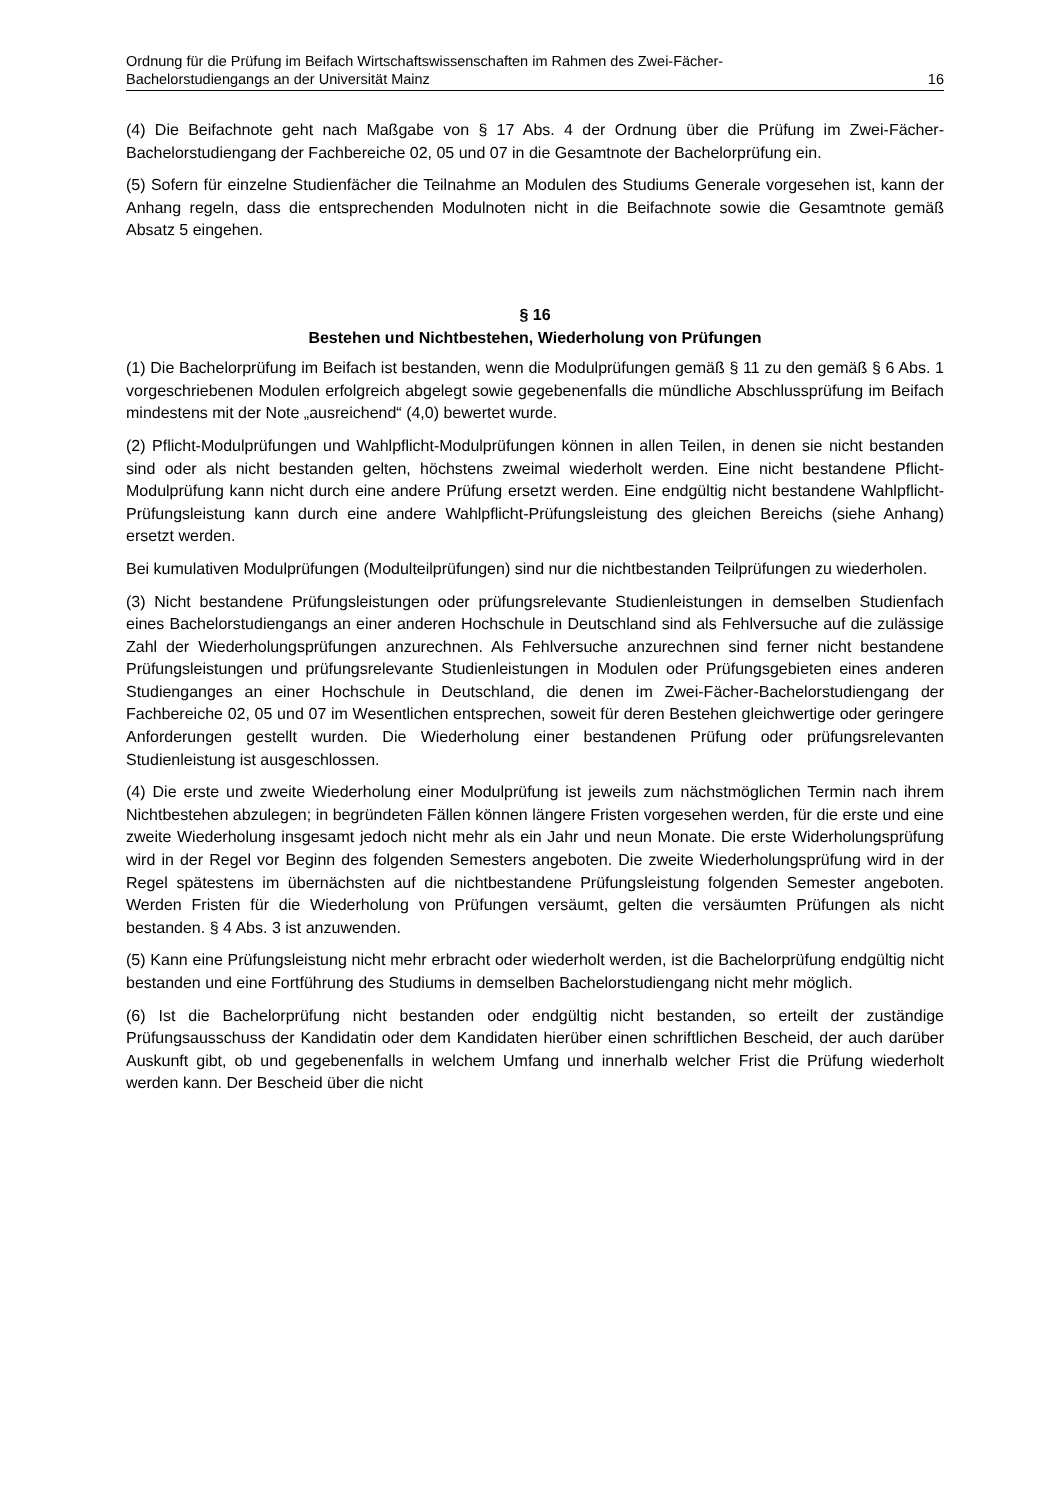Ordnung für die Prüfung im Beifach Wirtschaftswissenschaften im Rahmen des Zwei-Fächer-
Bachelorstudiengangs an der Universität Mainz 16
(4) Die Beifachnote geht nach Maßgabe von § 17 Abs. 4 der Ordnung über die Prüfung im Zwei-Fächer-Bachelorstudiengang der Fachbereiche 02, 05 und 07 in die Gesamtnote der Bachelorprüfung ein.
(5) Sofern für einzelne Studienfächer die Teilnahme an Modulen des Studiums Generale vorgesehen ist, kann der Anhang regeln, dass die entsprechenden Modulnoten nicht in die Beifachnote sowie die Gesamtnote gemäß Absatz 5 eingehen.
§ 16
Bestehen und Nichtbestehen, Wiederholung von Prüfungen
(1) Die Bachelorprüfung im Beifach ist bestanden, wenn die Modulprüfungen gemäß § 11 zu den gemäß § 6 Abs. 1 vorgeschriebenen Modulen erfolgreich abgelegt sowie gegebenenfalls die mündliche Abschlussprüfung im Beifach mindestens mit der Note „ausreichend“ (4,0) bewertet wurde.
(2) Pflicht-Modulprüfungen und Wahlpflicht-Modulprüfungen können in allen Teilen, in denen sie nicht bestanden sind oder als nicht bestanden gelten, höchstens zweimal wiederholt werden. Eine nicht bestandene Pflicht-Modulprüfung kann nicht durch eine andere Prüfung ersetzt werden. Eine endgültig nicht bestandene Wahlpflicht-Prüfungsleistung kann durch eine andere Wahlpflicht-Prüfungsleistung des gleichen Bereichs (siehe Anhang) ersetzt werden.
Bei kumulativen Modulprüfungen (Modulteilprüfungen) sind nur die nichtbestanden Teilprüfungen zu wiederholen.
(3) Nicht bestandene Prüfungsleistungen oder prüfungsrelevante Studienleistungen in demselben Studienfach eines Bachelorstudiengangs an einer anderen Hochschule in Deutschland sind als Fehlversuche auf die zulässige Zahl der Wiederholungsprüfungen anzurechnen. Als Fehlversuche anzurechnen sind ferner nicht bestandene Prüfungsleistungen und prüfungsrelevante Studienleistungen in Modulen oder Prüfungsgebieten eines anderen Studienganges an einer Hochschule in Deutschland, die denen im Zwei-Fächer-Bachelorstudiengang der Fachbereiche 02, 05 und 07 im Wesentlichen entsprechen, soweit für deren Bestehen gleichwertige oder geringere Anforderungen gestellt wurden. Die Wiederholung einer bestandenen Prüfung oder prüfungsrelevanten Studienleistung ist ausgeschlossen.
(4) Die erste und zweite Wiederholung einer Modulprüfung ist jeweils zum nächstmöglichen Termin nach ihrem Nichtbestehen abzulegen; in begründeten Fällen können längere Fristen vorgesehen werden, für die erste und eine zweite Wiederholung insgesamt jedoch nicht mehr als ein Jahr und neun Monate. Die erste Widerholungsprüfung wird in der Regel vor Beginn des folgenden Semesters angeboten. Die zweite Wiederholungsprüfung wird in der Regel spätestens im übernächsten auf die nichtbestandene Prüfungsleistung folgenden Semester angeboten. Werden Fristen für die Wiederholung von Prüfungen versäumt, gelten die versäumten Prüfungen als nicht bestanden. § 4 Abs. 3 ist anzuwenden.
(5) Kann eine Prüfungsleistung nicht mehr erbracht oder wiederholt werden, ist die Bachelorprüfung endgültig nicht bestanden und eine Fortführung des Studiums in demselben Bachelorstudiengang nicht mehr möglich.
(6) Ist die Bachelorprüfung nicht bestanden oder endgültig nicht bestanden, so erteilt der zuständige Prüfungsausschuss der Kandidatin oder dem Kandidaten hierüber einen schriftlichen Bescheid, der auch darüber Auskunft gibt, ob und gegebenenfalls in welchem Umfang und innerhalb welcher Frist die Prüfung wiederholt werden kann. Der Bescheid über die nicht